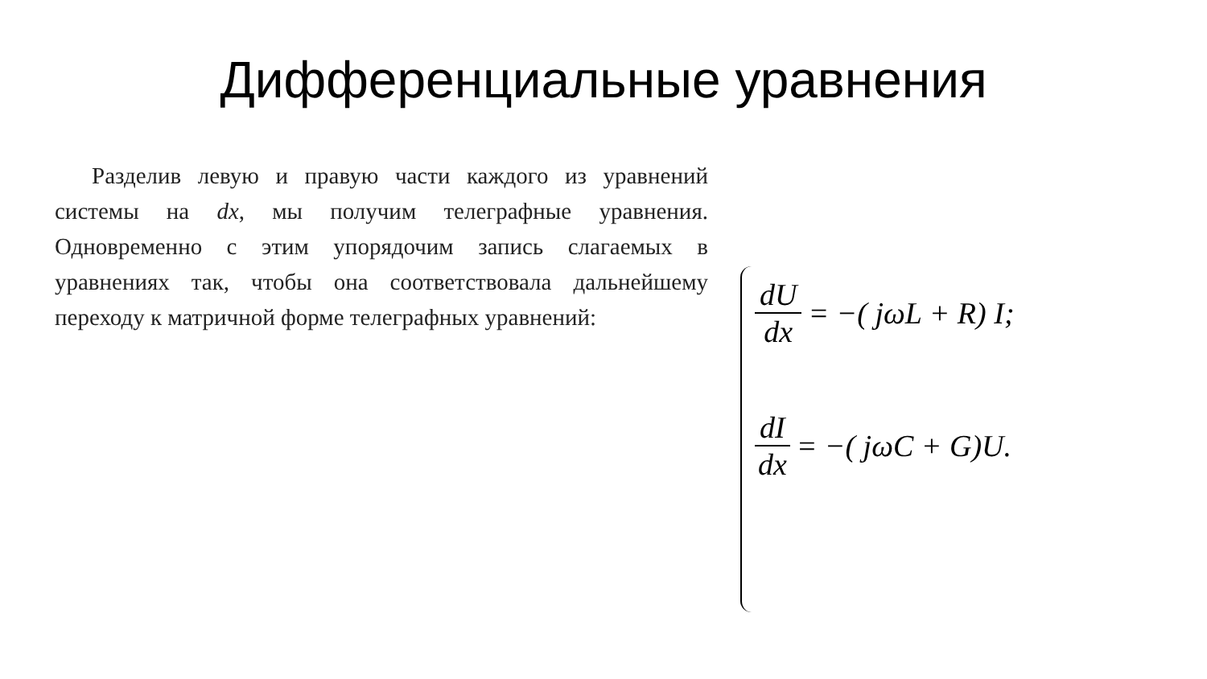Дифференциальные уравнения
Разделив левую и правую части каждого из уравнений системы на dx, мы получим телеграфные уравнения. Одновременно с этим упорядочим запись слагаемых в уравнениях так, чтобы она соответствовала дальнейшему переходу к матричной форме телеграфных уравнений:
dU dx = −( jωL + R) I;
dI dx = −( jωC + G)U.